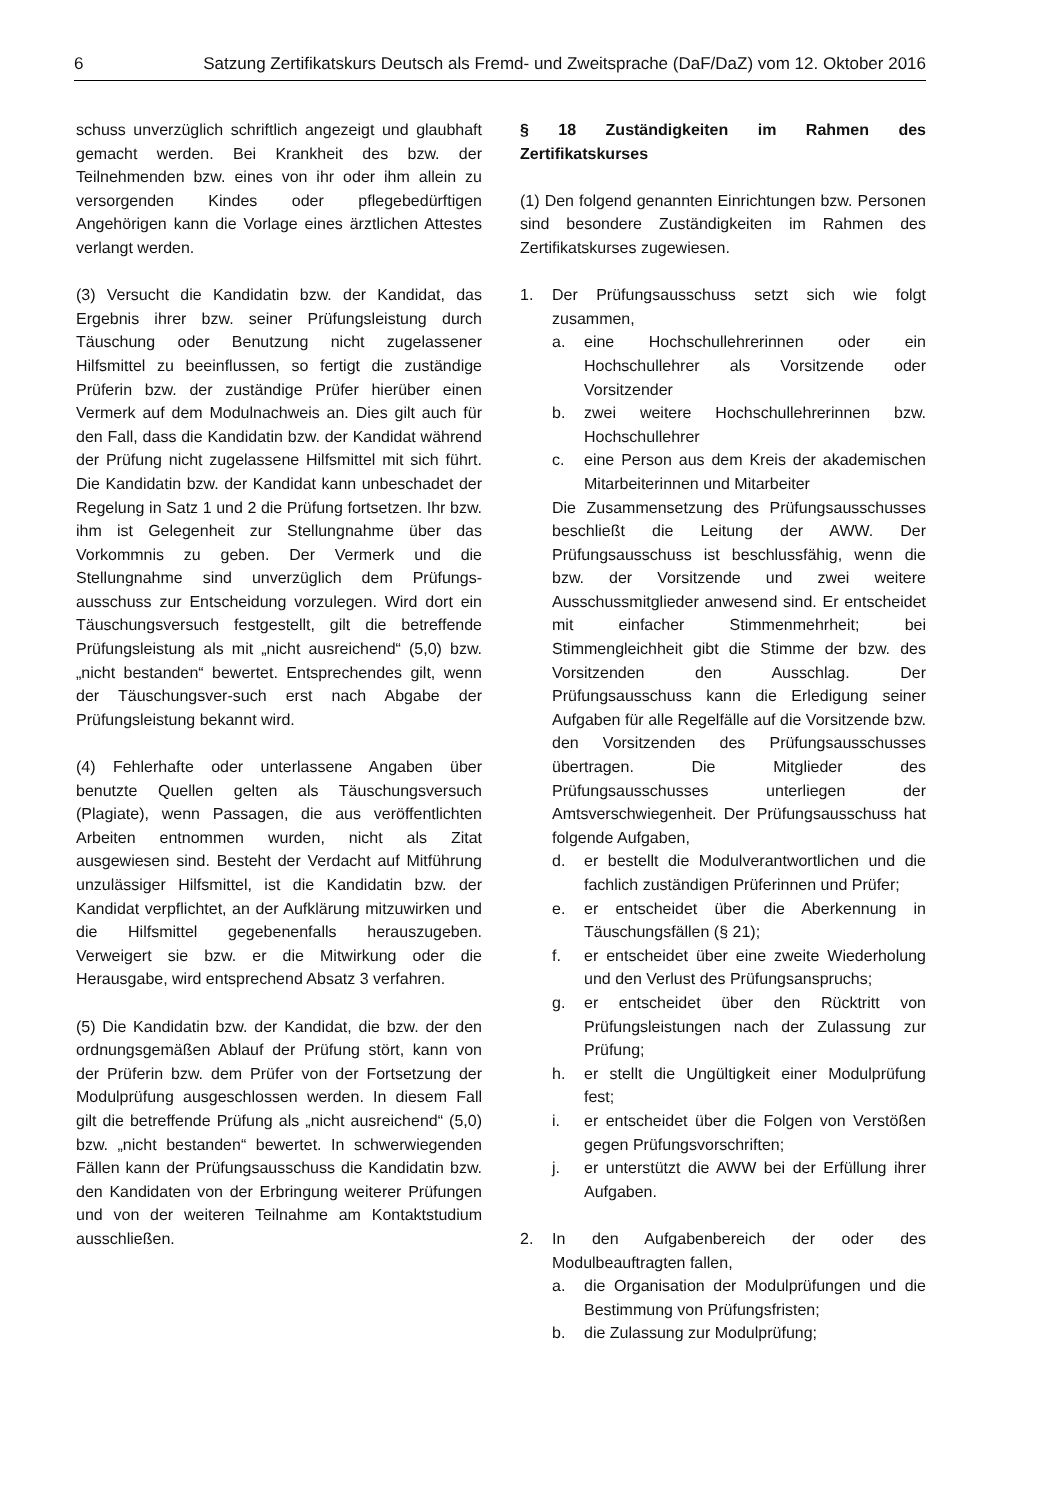6 Satzung Zertifikatskurs Deutsch als Fremd- und Zweitsprache (DaF/DaZ) vom 12. Oktober 2016
schuss unverzüglich schriftlich angezeigt und glaubhaft gemacht werden. Bei Krankheit des bzw. der Teilnehmenden bzw. eines von ihr oder ihm allein zu versorgenden Kindes oder pflegebedürftigen Angehörigen kann die Vorlage eines ärztlichen Attestes verlangt werden.
(3) Versucht die Kandidatin bzw. der Kandidat, das Ergebnis ihrer bzw. seiner Prüfungsleistung durch Täuschung oder Benutzung nicht zugelassener Hilfsmittel zu beeinflussen, so fertigt die zuständige Prüferin bzw. der zuständige Prüfer hierüber einen Vermerk auf dem Modulnachweis an. Dies gilt auch für den Fall, dass die Kandidatin bzw. der Kandidat während der Prüfung nicht zugelassene Hilfsmittel mit sich führt. Die Kandidatin bzw. der Kandidat kann unbeschadet der Regelung in Satz 1 und 2 die Prüfung fortsetzen. Ihr bzw. ihm ist Gelegenheit zur Stellungnahme über das Vorkommnis zu geben. Der Vermerk und die Stellungnahme sind unverzüglich dem Prüfungs-ausschuss zur Entscheidung vorzulegen. Wird dort ein Täuschungsversuch festgestellt, gilt die betreffende Prüfungsleistung als mit „nicht ausreichend“ (5,0) bzw. „nicht bestanden“ bewertet. Entsprechendes gilt, wenn der Täuschungsver-such erst nach Abgabe der Prüfungsleistung bekannt wird.
(4) Fehlerhafte oder unterlassene Angaben über benutzte Quellen gelten als Täuschungsversuch (Plagiate), wenn Passagen, die aus veröffentlichten Arbeiten entnommen wurden, nicht als Zitat ausgewiesen sind. Besteht der Verdacht auf Mitführung unzulässiger Hilfsmittel, ist die Kandidatin bzw. der Kandidat verpflichtet, an der Aufklärung mitzuwirken und die Hilfsmittel gegebenenfalls herauszugeben. Verweigert sie bzw. er die Mitwirkung oder die Herausgabe, wird entsprechend Absatz 3 verfahren.
(5) Die Kandidatin bzw. der Kandidat, die bzw. der den ordnungsgemäßen Ablauf der Prüfung stört, kann von der Prüferin bzw. dem Prüfer von der Fortsetzung der Modulprüfung ausgeschlossen werden. In diesem Fall gilt die betreffende Prüfung als „nicht ausreichend“ (5,0) bzw. „nicht bestanden“ bewertet. In schwerwiegenden Fällen kann der Prüfungsausschuss die Kandidatin bzw. den Kandidaten von der Erbringung weiterer Prüfungen und von der weiteren Teilnahme am Kontaktstudium ausschließen.
§ 18 Zuständigkeiten im Rahmen des Zertifikatskurses
(1) Den folgend genannten Einrichtungen bzw. Personen sind besondere Zuständigkeiten im Rahmen des Zertifikatskurses zugewiesen.
1. Der Prüfungsausschuss setzt sich wie folgt zusammen,
a. eine Hochschullehrerinnen oder ein Hochschullehrer als Vorsitzende oder Vorsitzender
b. zwei weitere Hochschullehrerinnen bzw. Hochschullehrer
c. eine Person aus dem Kreis der akademischen Mitarbeiterinnen und Mitarbeiter
Die Zusammensetzung des Prüfungsausschusses beschließt die Leitung der AWW. Der Prüfungsausschuss ist beschlussfähig, wenn die bzw. der Vorsitzende und zwei weitere Ausschussmitglieder anwesend sind. Er entscheidet mit einfacher Stimmenmehrheit; bei Stimmengleichheit gibt die Stimme der bzw. des Vorsitzenden den Ausschlag. Der Prüfungsausschuss kann die Erledigung seiner Aufgaben für alle Regelfälle auf die Vorsitzende bzw. den Vorsitzenden des Prüfungsausschusses übertragen. Die Mitglieder des Prüfungsausschusses unterliegen der Amtsverschwiegenheit. Der Prüfungsausschuss hat folgende Aufgaben,
d. er bestellt die Modulverantwortlichen und die fachlich zuständigen Prüferinnen und Prüfer;
e. er entscheidet über die Aberkennung in Täuschungsfällen (§ 21);
f. er entscheidet über eine zweite Wiederholung und den Verlust des Prüfungsanspruchs;
g. er entscheidet über den Rücktritt von Prüfungsleistungen nach der Zulassung zur Prüfung;
h. er stellt die Ungültigkeit einer Modulprüfung fest;
i. er entscheidet über die Folgen von Verstößen gegen Prüfungsvorschriften;
j. er unterstützt die AWW bei der Erfüllung ihrer Aufgaben.
2. In den Aufgabenbereich der oder des Modulbeauftragten fallen,
a. die Organisation der Modulprüfungen und die Bestimmung von Prüfungsfristen;
b. die Zulassung zur Modulprüfung;